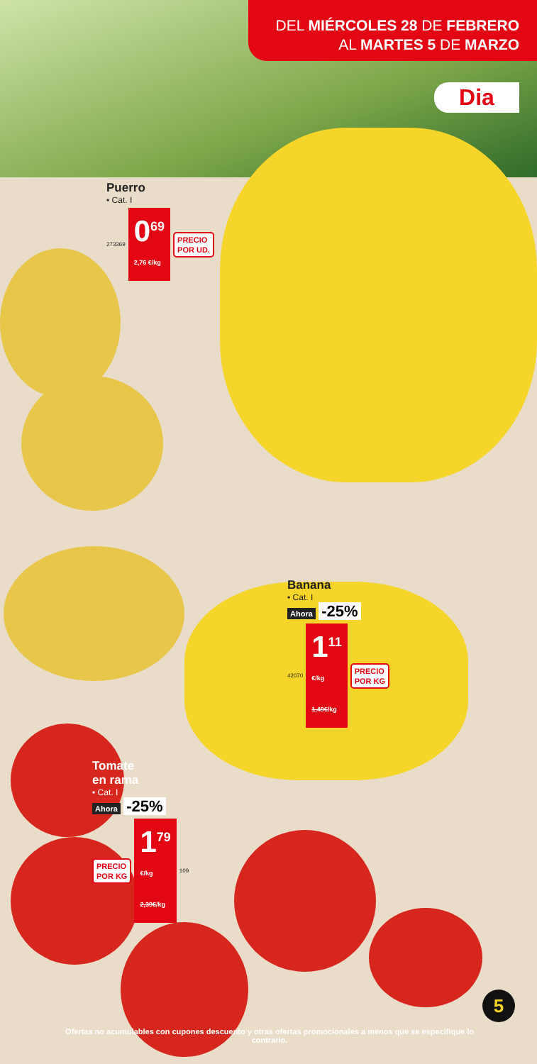DEL MIÉRCOLES 28 DE FEBRERO
AL MARTES 5 DE MARZO
Dia
Puerro
• Cat. I
273369 0<sup>69</sup>
2,76 €/kg PRECIO
POR UD.
Banana
• Cat. I
Ahora -25%
42070 1<sup>11</sup>
€/kg
1,49€/kg PRECIO
POR KG
Tomate
en rama
• Cat. I
Ahora -25%
PRECIO
POR KG 1<sup>79</sup>
€/kg
2,39€/kg 109
5
Ofertas no acumulables con cupones descuento y otras ofertas promocionales a menos que se especifique lo contrario.